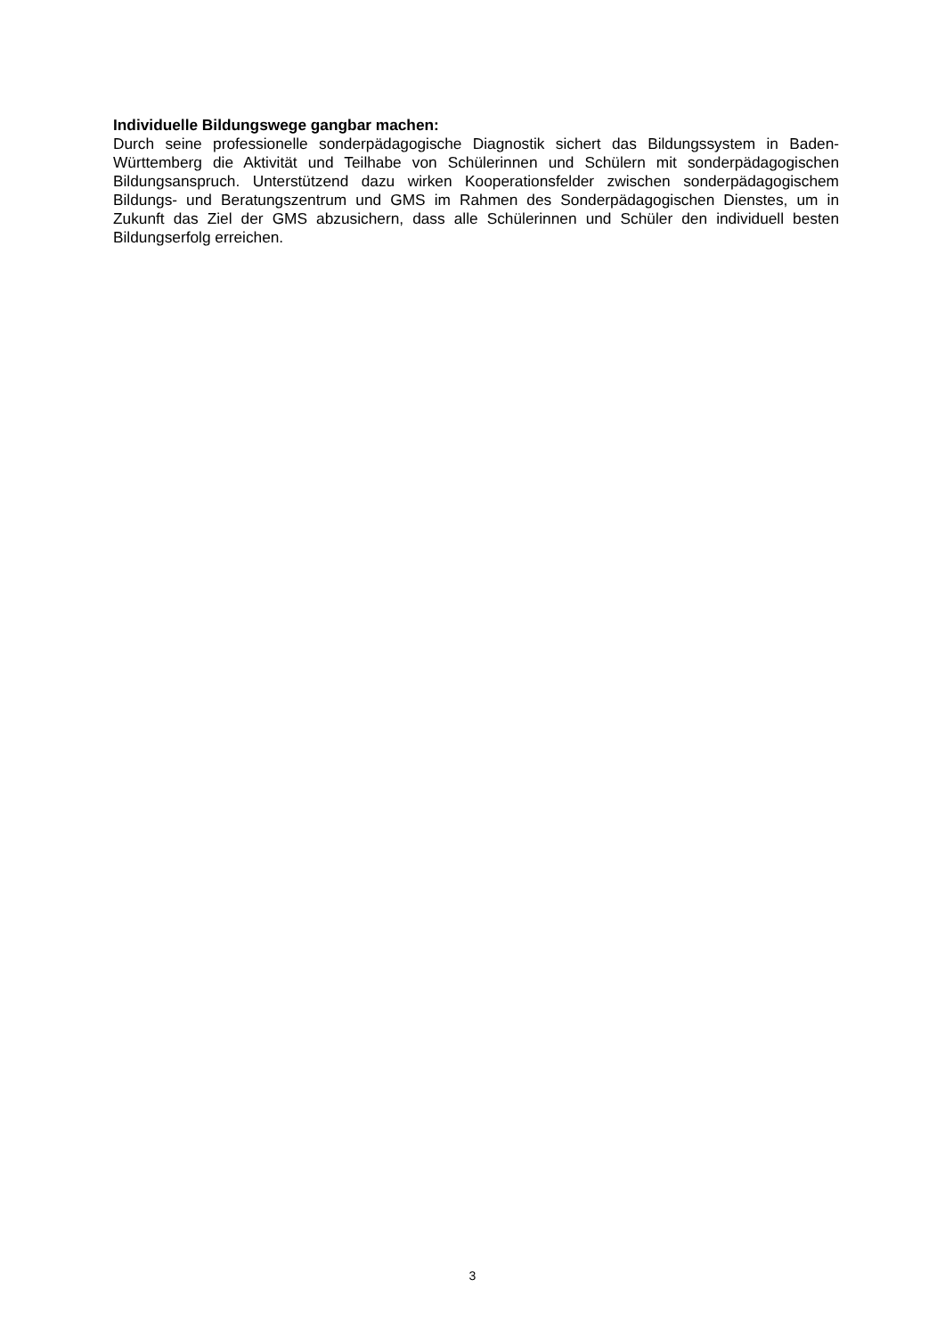Individuelle Bildungswege gangbar machen:
Durch seine professionelle sonderpädagogische Diagnostik sichert das Bildungssystem in Baden-Württemberg die Aktivität und Teilhabe von Schülerinnen und Schülern mit sonderpädagogischen Bildungsanspruch. Unterstützend dazu wirken Kooperationsfelder zwischen sonderpädagogischem Bildungs- und Beratungszentrum und GMS im Rahmen des Sonderpädagogischen Dienstes, um in Zukunft das Ziel der GMS abzusichern, dass alle Schülerinnen und Schüler den individuell besten Bildungserfolg erreichen.
3